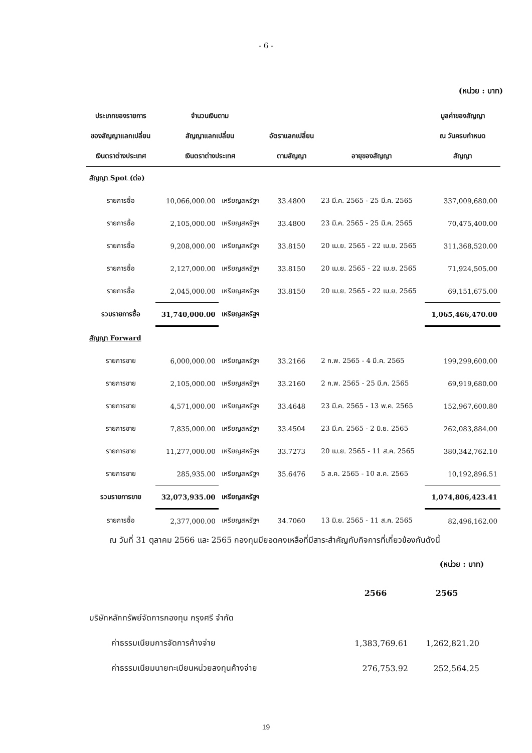- 6 -
(หน่วย : บาท)
| ประเภทของรายการ | จำนวนเงินตาม | | | | มูลค่าของสัญญา |
| --- | --- | --- | --- | --- | --- |
| ของสัญญาแลกเปลี่ยน | สัญญาแลกเปลี่ยน | | อัตราแลกเปลี่ยน | | ณ วันครบกำหนด |
| เงินตราต่างประเทศ | เงินตราต่างประเทศ | | ตามสัญญา | อายุของสัญญา | สัญญา |
| สัญญา Spot (ต่อ) | | | | | |
| รายการซื้อ | 10,066,000.00 | เหรียญสหรัฐฯ | 33.4800 | 23 มี.ค. 2565 - 25 มี.ค. 2565 | 337,009,680.00 |
| รายการซื้อ | 2,105,000.00 | เหรียญสหรัฐฯ | 33.4800 | 23 มี.ค. 2565 - 25 มี.ค. 2565 | 70,475,400.00 |
| รายการซื้อ | 9,208,000.00 | เหรียญสหรัฐฯ | 33.8150 | 20 เม.ย. 2565 - 22 เม.ย. 2565 | 311,368,520.00 |
| รายการซื้อ | 2,127,000.00 | เหรียญสหรัฐฯ | 33.8150 | 20 เม.ย. 2565 - 22 เม.ย. 2565 | 71,924,505.00 |
| รายการซื้อ | 2,045,000.00 | เหรียญสหรัฐฯ | 33.8150 | 20 เม.ย. 2565 - 22 เม.ย. 2565 | 69,151,675.00 |
| รวมรายการซื้อ | 31,740,000.00 | เหรียญสหรัฐฯ | | | 1,065,466,470.00 |
| สัญญา Forward | | | | | |
| รายการขาย | 6,000,000.00 | เหรียญสหรัฐฯ | 33.2166 | 2 ก.พ. 2565 - 4 มี.ค. 2565 | 199,299,600.00 |
| รายการขาย | 2,105,000.00 | เหรียญสหรัฐฯ | 33.2160 | 2 ก.พ. 2565 - 25 มี.ค. 2565 | 69,919,680.00 |
| รายการขาย | 4,571,000.00 | เหรียญสหรัฐฯ | 33.4648 | 23 มี.ค. 2565 - 13 พ.ค. 2565 | 152,967,600.80 |
| รายการขาย | 7,835,000.00 | เหรียญสหรัฐฯ | 33.4504 | 23 มี.ค. 2565 - 2 มิ.ย. 2565 | 262,083,884.00 |
| รายการขาย | 11,277,000.00 | เหรียญสหรัฐฯ | 33.7273 | 20 เม.ย. 2565 - 11 ส.ค. 2565 | 380,342,762.10 |
| รายการขาย | 285,935.00 | เหรียญสหรัฐฯ | 35.6476 | 5 ส.ค. 2565 - 10 ส.ค. 2565 | 10,192,896.51 |
| รวมรายการขาย | 32,073,935.00 | เหรียญสหรัฐฯ | | | 1,074,806,423.41 |
| รายการซื้อ | 2,377,000.00 | เหรียญสหรัฐฯ | 34.7060 | 13 มิ.ย. 2565 - 11 ส.ค. 2565 | 82,496,162.00 |
ณ วันที่ 31 ตุลาคม 2566 และ 2565 กองทุนมียอดคงเหลือที่มีสาระสำคัญกับกิจการที่เกี่ยวข้องกันดังนี้
(หน่วย : บาท)
| | 2566 | 2565 |
| บริษัทหลักทรัพย์จัดการกองทุน กรุงศรี จำกัด | | |
| ค่าธรรมเนียมการจัดการค้างจ่าย | 1,383,769.61 | 1,262,821.20 |
| ค่าธรรมเนียมนายทะเบียนหน่วยลงทุนค้างจ่าย | 276,753.92 | 252,564.25 |
19